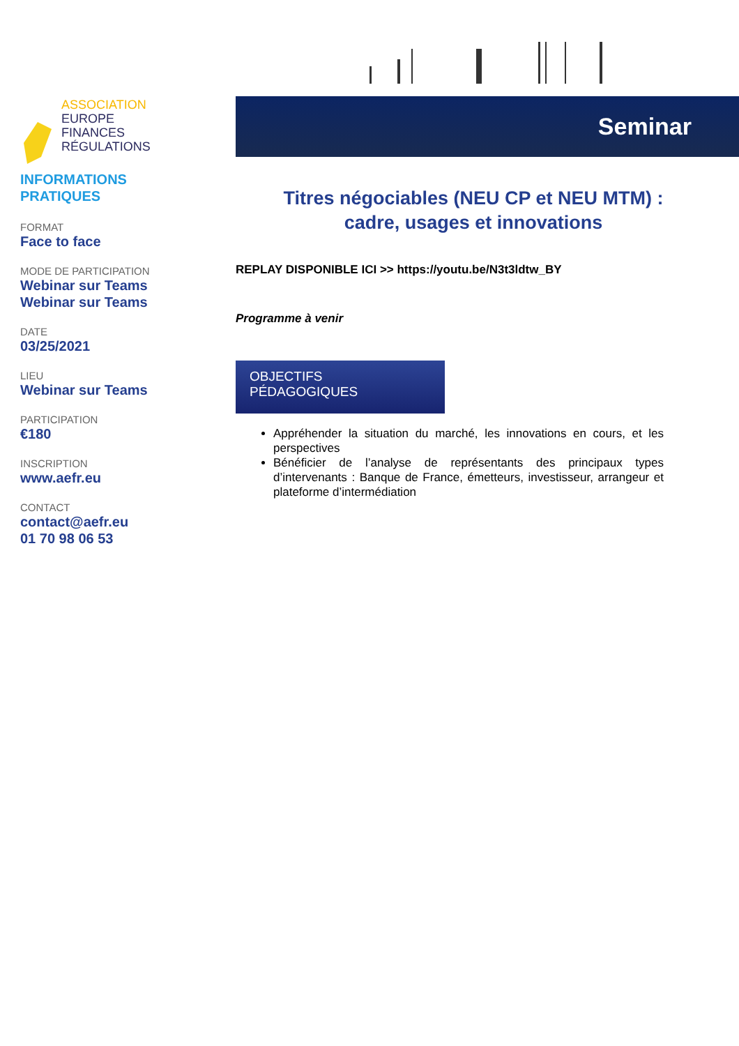ASSOCIATION
EUROPE
FINANCES
RÉGULATIONS
INFORMATIONS
PRATIQUES
FORMAT
Face to face
MODE DE PARTICIPATION
Webinar sur Teams
Webinar sur Teams
DATE
03/25/2021
LIEU
Webinar sur Teams
PARTICIPATION
€180
INSCRIPTION
www.aefr.eu
CONTACT
contact@aefr.eu
01 70 98 06 53
Seminar
Titres négociables (NEU CP et NEU MTM) :
cadre, usages et innovations
REPLAY DISPONIBLE ICI >> https://youtu.be/N3t3ldtw_BY
Programme à venir
OBJECTIFS PÉDAGOGIQUES
Appréhender la situation du marché, les innovations en cours, et les perspectives
Bénéficier de l’analyse de représentants des principaux types d’intervenants : Banque de France, émetteurs, investisseur, arrangeur et plateforme d’intermédiation